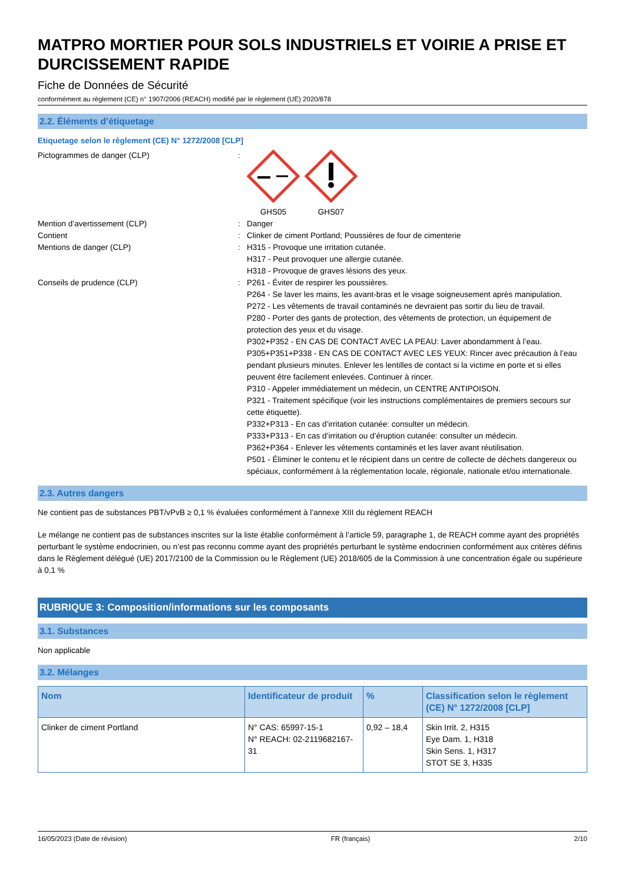MATPRO MORTIER POUR SOLS INDUSTRIELS ET VOIRIE A PRISE ET DURCISSEMENT RAPIDE
Fiche de Données de Sécurité
conformément au règlement (CE) n° 1907/2006 (REACH) modifié par le règlement (UE) 2020/878
2.2. Éléments d’étiquetage
Etiquetage selon le règlement (CE) N° 1272/2008 [CLP]
Pictogrammes de danger (CLP) : GHS05 GHS07
Mention d’avertissement (CLP) : Danger
Contient : Clinker de ciment Portland; Poussières de four de cimenterie
Mentions de danger (CLP) : H315 - Provoque une irritation cutanée.
H317 - Peut provoquer une allergie cutanée.
H318 - Provoque de graves lésions des yeux.
Conseils de prudence (CLP) : P261 - Éviter de respirer les poussières.
P264 - Se laver les mains, les avant-bras et le visage soigneusement après manipulation.
P272 - Les vêtements de travail contaminés ne devraient pas sortir du lieu de travail.
P280 - Porter des gants de protection, des vêtements de protection, un équipement de protection des yeux et du visage.
P302+P352 - EN CAS DE CONTACT AVEC LA PEAU: Laver abondamment à l’eau.
P305+P351+P338 - EN CAS DE CONTACT AVEC LES YEUX: Rincer avec précaution à l’eau pendant plusieurs minutes. Enlever les lentilles de contact si la victime en porte et si elles peuvent être facilement enlevées. Continuer à rincer.
P310 - Appeler immédiatement un médecin, un CENTRE ANTIPOISON.
P321 - Traitement spécifique (voir les instructions complémentaires de premiers secours sur cette étiquette).
P332+P313 - En cas d’irritation cutanée: consulter un médecin.
P333+P313 - En cas d’irritation ou d’éruption cutanée: consulter un médecin.
P362+P364 - Enlever les vêtements contaminés et les laver avant réutilisation.
P501 - Éliminer le contenu et le récipient dans un centre de collecte de déchets dangereux ou spéciaux, conformément à la réglementation locale, régionale, nationale et/ou internationale.
2.3. Autres dangers
Ne contient pas de substances PBT/vPvB ≥ 0,1 % évaluées conformément à l’annexe XIII du règlement REACH
Le mélange ne contient pas de substances inscrites sur la liste établie conformément à l’article 59, paragraphe 1, de REACH comme ayant des propriétés perturbant le système endocrinien, ou n’est pas reconnu comme ayant des propriétés perturbant le système endocrinien conformément aux critères définis dans le Règlement délégué (UE) 2017/2100 de la Commission ou le Règlement (UE) 2018/605 de la Commission à une concentration égale ou supérieure à 0,1 %
RUBRIQUE 3: Composition/informations sur les composants
3.1. Substances
Non applicable
3.2. Mélanges
| Nom | Identificateur de produit | % | Classification selon le règlement (CE) N° 1272/2008 [CLP] |
| --- | --- | --- | --- |
| Clinker de ciment Portland | N° CAS: 65997-15-1 N° REACH: 02-2119682167-31 | 0,92 – 18,4 | Skin Irrit. 2, H315 Eye Dam. 1, H318 Skin Sens. 1, H317 STOT SE 3, H335 |
16/05/2023 (Date de révision) FR (français) 2/10